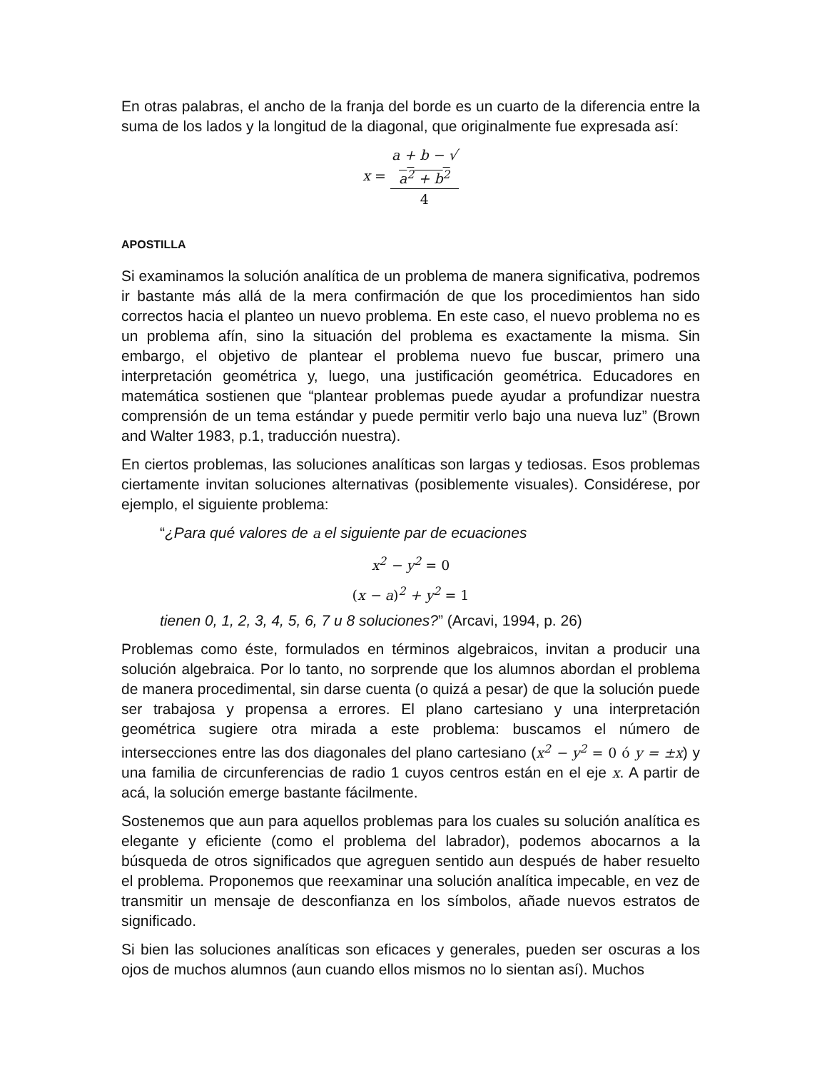En otras palabras, el ancho de la franja del borde es un cuarto de la diferencia entre la suma de los lados y la longitud de la diagonal, que originalmente fue expresada así:
x = a + b − √
a<sup>2</sup> + b<sup>2</sup> 4
APOSTILLA
Si examinamos la solución analítica de un problema de manera significativa, podremos ir bastante más allá de la mera confirmación de que los procedimientos han sido correctos hacia el planteo un nuevo problema. En este caso, el nuevo problema no es un problema afín, sino la situación del problema es exactamente la misma. Sin embargo, el objetivo de plantear el problema nuevo fue buscar, primero una interpretación geométrica y, luego, una justificación geométrica. Educadores en matemática sostienen que “plantear problemas puede ayudar a profundizar nuestra comprensión de un tema estándar y puede permitir verlo bajo una nueva luz” (Brown and Walter 1983, p.1, traducción nuestra).
En ciertos problemas, las soluciones analíticas son largas y tediosas. Esos problemas ciertamente invitan soluciones alternativas (posiblemente visuales). Considérese, por ejemplo, el siguiente problema:
“¿Para qué valores de a el siguiente par de ecuaciones
x<sup>2</sup> − y<sup>2</sup> = 0
(x − a)<sup>2</sup> + y<sup>2</sup> = 1
tienen 0, 1, 2, 3, 4, 5, 6, 7 u 8 soluciones?” (Arcavi, 1994, p. 26)
Problemas como éste, formulados en términos algebraicos, invitan a producir una solución algebraica. Por lo tanto, no sorprende que los alumnos abordan el problema de manera procedimental, sin darse cuenta (o quizá a pesar) de que la solución puede ser trabajosa y propensa a errores. El plano cartesiano y una interpretación geométrica sugiere otra mirada a este problema: buscamos el número de intersecciones entre las dos diagonales del plano cartesiano (x<sup>2</sup> − y<sup>2</sup> = 0 ó y = ±x) y una familia de circunferencias de radio 1 cuyos centros están en el eje x. A partir de acá, la solución emerge bastante fácilmente.
Sostenemos que aun para aquellos problemas para los cuales su solución analítica es elegante y eficiente (como el problema del labrador), podemos abocarnos a la búsqueda de otros significados que agreguen sentido aun después de haber resuelto el problema. Proponemos que reexaminar una solución analítica impecable, en vez de transmitir un mensaje de desconfianza en los símbolos, añade nuevos estratos de significado.
Si bien las soluciones analíticas son eficaces y generales, pueden ser oscuras a los ojos de muchos alumnos (aun cuando ellos mismos no lo sientan así). Muchos